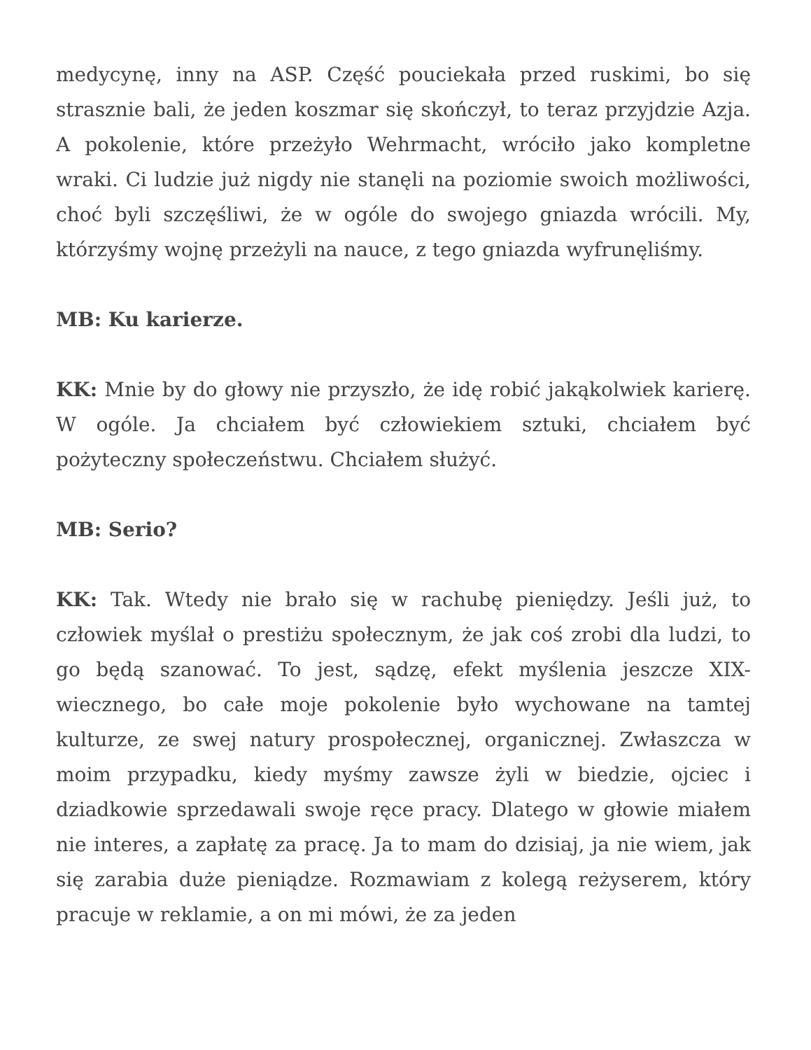medycynę, inny na ASP. Część pouciekała przed ruskimi, bo się strasznie bali, że jeden koszmar się skończył, to teraz przyjdzie Azja. A pokolenie, które przeżyło Wehrmacht, wróciło jako kompletne wraki. Ci ludzie już nigdy nie stanęli na poziomie swoich możliwości, choć byli szczęśliwi, że w ogóle do swojego gniazda wrócili. My, którzyśmy wojnę przeżyli na nauce, z tego gniazda wyfrunęliśmy.
MB: Ku karierze.
KK: Mnie by do głowy nie przyszło, że idę robić jakąkolwiek karierę. W ogóle. Ja chciałem być człowiekiem sztuki, chciałem być pożyteczny społeczeństwu. Chciałem służyć.
MB: Serio?
KK: Tak. Wtedy nie brało się w rachubę pieniędzy. Jeśli już, to człowiek myślał o prestiżu społecznym, że jak coś zrobi dla ludzi, to go będą szanować. To jest, sądzę, efekt myślenia jeszcze XIX-wiecznego, bo całe moje pokolenie było wychowane na tamtej kulturze, ze swej natury prospołecznej, organicznej. Zwłaszcza w moim przypadku, kiedy myśmy zawsze żyli w biedzie, ojciec i dziadkowie sprzedawali swoje ręce pracy. Dlatego w głowie miałem nie interes, a zapłatę za pracę. Ja to mam do dzisiaj, ja nie wiem, jak się zarabia duże pieniądze. Rozmawiam z kolegą reżyserem, który pracuje w reklamie, a on mi mówi, że za jeden